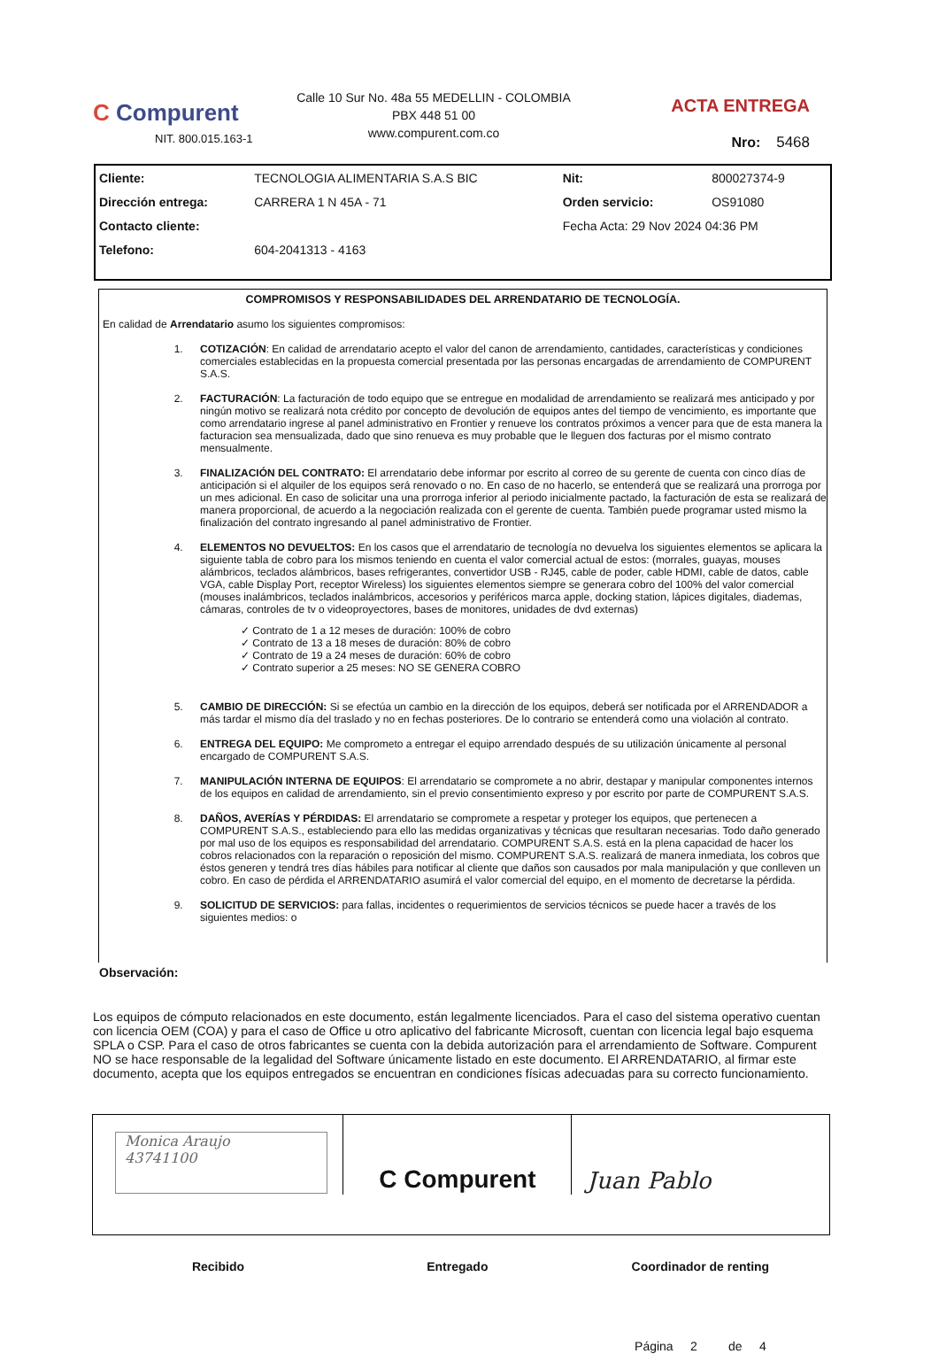C Compurent
NIT. 800.015.163-1
Calle 10 Sur No. 48a 55 MEDELLIN - COLOMBIA
PBX 448 51 00
www.compurent.com.co
ACTA ENTREGA
Nro: 5468
| Cliente: | TECNOLOGIA ALIMENTARIA S.A.S BIC | Nit: | 800027374-9 |
| Dirección entrega: | CARRERA 1 N 45A - 71 | Orden servicio: | OS91080 |
| Contacto cliente: | | Fecha Acta: 29 Nov 2024 04:36 PM | |
| Telefono: | 604-2041313 - 4163 | | |
COMPROMISOS Y RESPONSABILIDADES DEL ARRENDATARIO DE TECNOLOGÍA.
En calidad de Arrendatario asumo los siguientes compromisos:
1. COTIZACIÓN: En calidad de arrendatario acepto el valor del canon de arrendamiento, cantidades, características y condiciones comerciales establecidas en la propuesta comercial presentada por las personas encargadas de arrendamiento de COMPURENT S.A.S.
2. FACTURACIÓN: La facturación de todo equipo que se entregue en modalidad de arrendamiento se realizará mes anticipado y por ningún motivo se realizará nota crédito por concepto de devolución de equipos antes del tiempo de vencimiento, es importante que como arrendatario ingrese al panel administrativo en Frontier y renueve los contratos próximos a vencer para que de esta manera la facturacion sea mensualizada, dado que sino renueva es muy probable que le lleguen dos facturas por el mismo contrato mensualmente.
3. FINALIZACIÓN DEL CONTRATO: El arrendatario debe informar por escrito al correo de su gerente de cuenta con cinco días de anticipación si el alquiler de los equipos será renovado o no. En caso de no hacerlo, se entenderá que se realizará una prorroga por un mes adicional. En caso de solicitar una una prorroga inferior al periodo inicialmente pactado, la facturación de esta se realizará de manera proporcional, de acuerdo a la negociación realizada con el gerente de cuenta. También puede programar usted mismo la finalización del contrato ingresando al panel administrativo de Frontier.
4. ELEMENTOS NO DEVUELTOS: En los casos que el arrendatario de tecnología no devuelva los siguientes elementos se aplicara la siguiente tabla de cobro para los mismos teniendo en cuenta el valor comercial actual de estos: (morrales, guayas, mouses alámbricos, teclados alámbricos, bases refrigerantes, convertidor USB - RJ45, cable de poder, cable HDMI, cable de datos, cable VGA, cable Display Port, receptor Wireless) los siguientes elementos siempre se generara cobro del 100% del valor comercial (mouses inalámbricos, teclados inalámbricos, accesorios y periféricos marca apple, docking station, lápices digitales, diademas, cámaras, controles de tv o videoproyectores, bases de monitores, unidades de dvd externas)
✓ Contrato de 1 a 12 meses de duración: 100% de cobro
✓ Contrato de 13 a 18 meses de duración: 80% de cobro
✓ Contrato de 19 a 24 meses de duración: 60% de cobro
✓ Contrato superior a 25 meses: NO SE GENERA COBRO
5. CAMBIO DE DIRECCIÓN: Si se efectúa un cambio en la dirección de los equipos, deberá ser notificada por el ARRENDADOR a más tardar el mismo día del traslado y no en fechas posteriores. De lo contrario se entenderá como una violación al contrato.
6. ENTREGA DEL EQUIPO: Me comprometo a entregar el equipo arrendado después de su utilización únicamente al personal encargado de COMPURENT S.A.S.
7. MANIPULACIÓN INTERNA DE EQUIPOS: El arrendatario se compromete a no abrir, destapar y manipular componentes internos de los equipos en calidad de arrendamiento, sin el previo consentimiento expreso y por escrito por parte de COMPURENT S.A.S.
8. DAÑOS, AVERÍAS Y PÉRDIDAS: El arrendatario se compromete a respetar y proteger los equipos, que pertenecen a COMPURENT S.A.S., estableciendo para ello las medidas organizativas y técnicas que resultaran necesarias. Todo daño generado por mal uso de los equipos es responsabilidad del arrendatario. COMPURENT S.A.S. está en la plena capacidad de hacer los cobros relacionados con la reparación o reposición del mismo. COMPURENT S.A.S. realizará de manera inmediata, los cobros que éstos generen y tendrá tres días hábiles para notificar al cliente que daños son causados por mala manipulación y que conlleven un cobro. En caso de pérdida el ARRENDATARIO asumirá el valor comercial del equipo, en el momento de decretarse la pérdida.
9. SOLICITUD DE SERVICIOS: para fallas, incidentes o requerimientos de servicios técnicos se puede hacer a través de los siguientes medios: o
Observación:
Los equipos de cómputo relacionados en este documento, están legalmente licenciados. Para el caso del sistema operativo cuentan con licencia OEM (COA) y para el caso de Office u otro aplicativo del fabricante Microsoft, cuentan con licencia legal bajo esquema SPLA o CSP. Para el caso de otros fabricantes se cuenta con la debida autorización para el arrendamiento de Software. Compurent NO se hace responsable de la legalidad del Software únicamente listado en este documento. El ARRENDATARIO, al firmar este documento, acepta que los equipos entregados se encuentran en condiciones físicas adecuadas para su correcto funcionamiento.
| Monica Araujo 43741100 | C Compurent | Juan Pablo |
| Recibido | Entregado | Coordinador de renting |
| | | Página 2 de 4 |